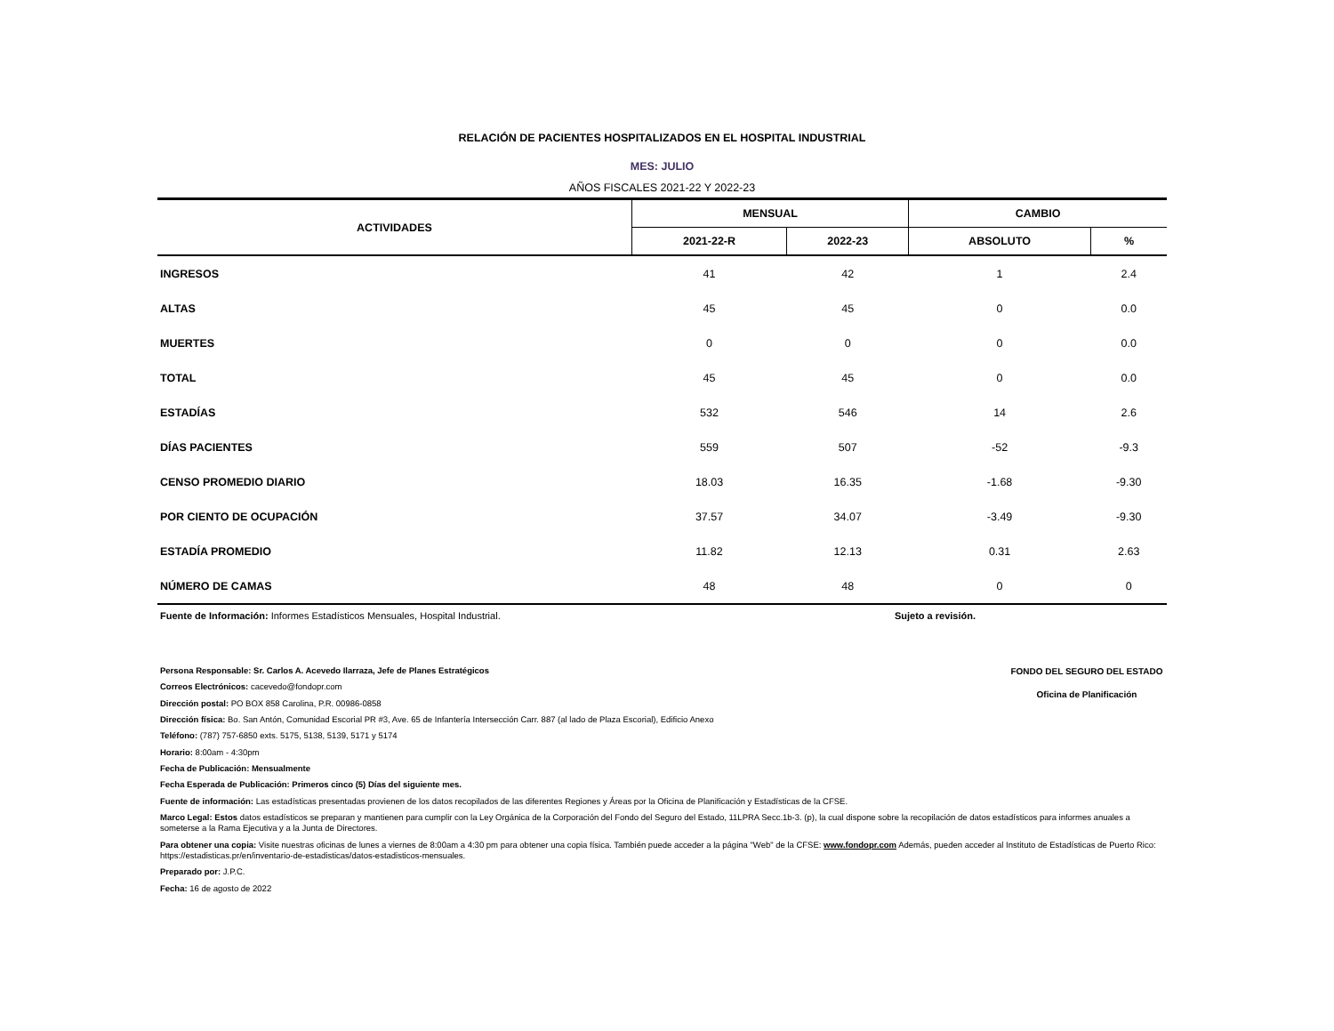RELACIÓN DE PACIENTES HOSPITALIZADOS EN EL HOSPITAL INDUSTRIAL
MES: JULIO
AÑOS FISCALES 2021-22 Y 2022-23
| ACTIVIDADES | MENSUAL | | CAMBIO | |
| --- | --- | --- | --- | --- |
| | 2021-22-R | 2022-23 | ABSOLUTO | % |
| INGRESOS | 41 | 42 | 1 | 2.4 |
| ALTAS | 45 | 45 | 0 | 0.0 |
| MUERTES | 0 | 0 | 0 | 0.0 |
| TOTAL | 45 | 45 | 0 | 0.0 |
| ESTADÍAS | 532 | 546 | 14 | 2.6 |
| DÍAS PACIENTES | 559 | 507 | -52 | -9.3 |
| CENSO PROMEDIO DIARIO | 18.03 | 16.35 | -1.68 | -9.30 |
| POR CIENTO DE OCUPACIÓN | 37.57 | 34.07 | -3.49 | -9.30 |
| ESTADÍA PROMEDIO | 11.82 | 12.13 | 0.31 | 2.63 |
| NÚMERO DE CAMAS | 48 | 48 | 0 | 0 |
Fuente de Información: Informes Estadísticos Mensuales, Hospital Industrial. Sujeto a revisión.
FONDO DEL SEGURO DEL ESTADO
Oficina de Planificación
Persona Responsable: Sr. Carlos A. Acevedo Ilarraza, Jefe de Planes Estratégicos
Correos Electrónicos: cacevedo@fondopr.com
Dirección postal: PO BOX 858 Carolina, P.R. 00986-0858
Dirección física: Bo. San Antón, Comunidad Escorial PR #3, Ave. 65 de Infantería Intersección Carr. 887 (al lado de Plaza Escorial), Edificio Anexo
Teléfono: (787) 757-6850 exts. 5175, 5138, 5139, 5171 y 5174
Horario: 8:00am - 4:30pm
Fecha de Publicación: Mensualmente
Fecha Esperada de Publicación: Primeros cinco (5) Días del siguiente mes.
Fuente de información: Las estadísticas presentadas provienen de los datos recopilados de las diferentes Regiones y Áreas por la Oficina de Planificación y Estadísticas de la CFSE.
Marco Legal: Estos datos estadísticos se preparan y mantienen para cumplir con la Ley Orgánica de la Corporación del Fondo del Seguro del Estado, 11LPRA Secc.1b-3. (p), la cual dispone sobre la recopilación de datos estadísticos para informes anuales a someterse a la Rama Ejecutiva y a la Junta de Directores.
Para obtener una copia: Visite nuestras oficinas de lunes a viernes de 8:00am a 4:30 pm para obtener una copia física. También puede acceder a la página "Web" de la CFSE: www.fondopr.com Además, pueden acceder al Instituto de Estadísticas de Puerto Rico: https://estadisticas.pr/en/inventario-de-estadisticas/datos-estadisticos-mensuales.
Preparado por: J.P.C.
Fecha: 16 de agosto de 2022